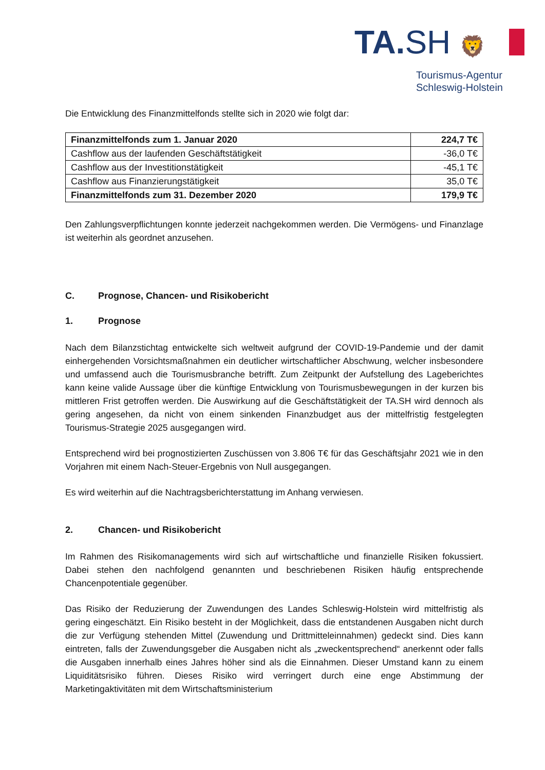TA. SH 🦁
Tourismus-Agentur
Schleswig-Holstein
Die Entwicklung des Finanzmittelfonds stellte sich in 2020 wie folgt dar:
| Finanzmittelfonds zum 1. Januar 2020 | 224,7 T€ |
| Cashflow aus der laufenden Geschäftstätigkeit | -36,0 T€ |
| Cashflow aus der Investitionstätigkeit | -45,1 T€ |
| Cashflow aus Finanzierungstätigkeit | 35,0 T€ |
| Finanzmittelfonds zum 31. Dezember 2020 | 179,9 T€ |
Den Zahlungsverpflichtungen konnte jederzeit nachgekommen werden. Die Vermögens- und Finanzlage ist weiterhin als geordnet anzusehen.
C. Prognose, Chancen- und Risikobericht
1. Prognose
Nach dem Bilanzstichtag entwickelte sich weltweit aufgrund der COVID-19-Pandemie und der damit einhergehenden Vorsichtsmaßnahmen ein deutlicher wirtschaftlicher Abschwung, welcher insbesondere und umfassend auch die Tourismusbranche betrifft. Zum Zeitpunkt der Aufstellung des Lageberichtes kann keine valide Aussage über die künftige Entwicklung von Tourismusbewegungen in der kurzen bis mittleren Frist getroffen werden. Die Auswirkung auf die Geschäftstätigkeit der TA.SH wird dennoch als gering angesehen, da nicht von einem sinkenden Finanzbudget aus der mittelfristig festgelegten Tourismus-Strategie 2025 ausgegangen wird.
Entsprechend wird bei prognostizierten Zuschüssen von 3.806 T€ für das Geschäftsjahr 2021 wie in den Vorjahren mit einem Nach-Steuer-Ergebnis von Null ausgegangen.
Es wird weiterhin auf die Nachtragsberichterstattung im Anhang verwiesen.
2. Chancen- und Risikobericht
Im Rahmen des Risikomanagements wird sich auf wirtschaftliche und finanzielle Risiken fokussiert. Dabei stehen den nachfolgend genannten und beschriebenen Risiken häufig entsprechende Chancenpotentiale gegenüber.
Das Risiko der Reduzierung der Zuwendungen des Landes Schleswig-Holstein wird mittelfristig als gering eingeschätzt. Ein Risiko besteht in der Möglichkeit, dass die entstandenen Ausgaben nicht durch die zur Verfügung stehenden Mittel (Zuwendung und Drittmitteleinnahmen) gedeckt sind. Dies kann eintreten, falls der Zuwendungsgeber die Ausgaben nicht als „zweckentsprechend“ anerkennt oder falls die Ausgaben innerhalb eines Jahres höher sind als die Einnahmen. Dieser Umstand kann zu einem Liquiditätsrisiko führen. Dieses Risiko wird verringert durch eine enge Abstimmung der Marketingaktivitäten mit dem Wirtschaftsministerium